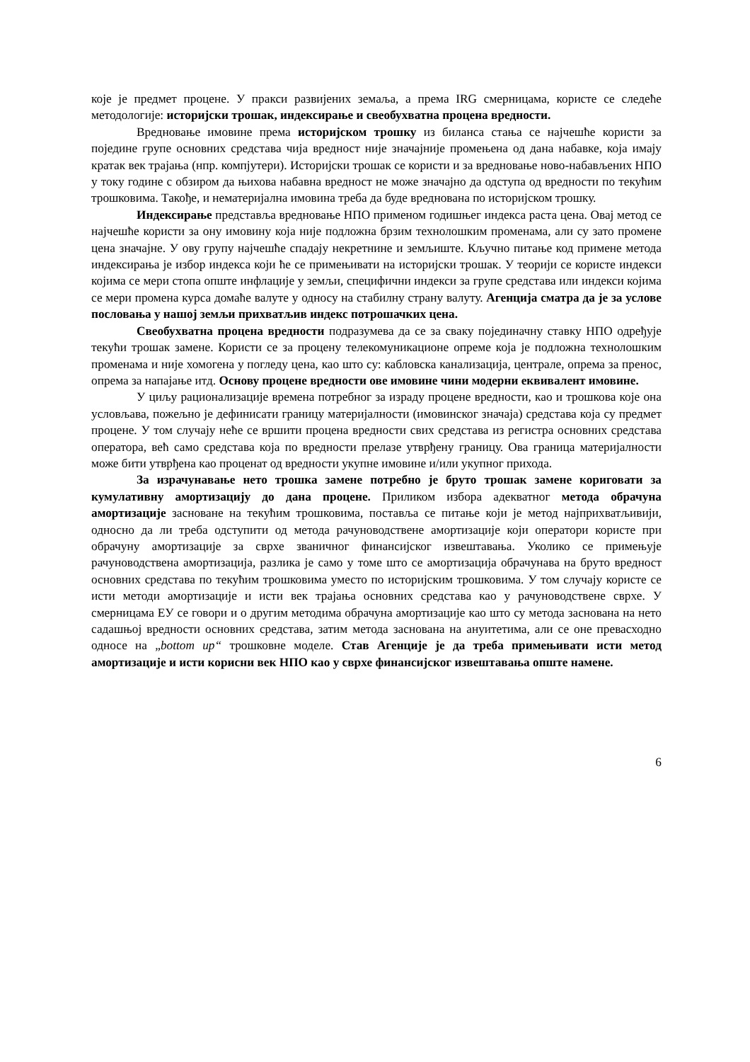које је предмет процене. У пракси развијених земаља, а према IRG смерницама, користе се следеће методологије: историјски трошак, индексирање и свеобухватна процена вредности.
Вредновање имовине према историјском трошку из биланса стања се најчешће користи за поједине групе основних средстава чија вредност није значајније промењена од дана набавке, која имају кратак век трајања (нпр. компјутери). Историјски трошак се користи и за вредновање ново-набављених НПО у току године с обзиром да њихова набавна вредност не може значајно да одступа од вредности по текућим трошковима. Такође, и нематеријална имовина треба да буде вреднована по историјском трошку.
Индексирање представља вредновање НПО применом годишњег индекса раста цена. Овај метод се најчешће користи за ону имовину која није подложна брзим технолошким променама, али су зато промене цена значајне. У ову групу најчешће спадају некретнине и земљиште. Кључно питање код примене метода индексирања је избор индекса који ће се примењивати на историјски трошак. У теорији се користе индекси којима се мери стопа опште инфлације у земљи, специфични индекси за групе средстава или индекси којима се мери промена курса домаће валуте у односу на стабилну страну валуту. Агенција сматра да је за услове пословања у нашој земљи прихватљив индекс потрошачких цена.
Свеобухватна процена вредности подразумева да се за сваку појединачну ставку НПО одређује текући трошак замене. Користи се за процену телекомуникационе опреме која је подложна технолошким променама и није хомогена у погледу цена, као што су: кабловска канализација, централе, опрема за пренос, опрема за напајање итд. Основу процене вредности ове имовине чини модерни еквивалент имовине.
У циљу рационализације времена потребног за израду процене вредности, као и трошкова које она условљава, пожељно је дефинисати границу материјалности (имовинског значаја) средстава која су предмет процене. У том случају неће се вршити процена вредности свих средстава из регистра основних средстава оператора, већ само средстава која по вредности прелазе утврђену границу. Ова граница материјалности може бити утврђена као проценат од вредности укупне имовине и/или укупног прихода.
За израчунавање нето трошка замене потребно је бруто трошак замене кориговати за кумулативну амортизацију до дана процене. Приликом избора адекватног метода обрачуна амортизације засноване на текућим трошковима, поставља се питање који је метод најприхватљивији, односно да ли треба одступити од метода рачуноводствене амортизације који оператори користе при обрачуну амортизације за сврхе званичног финансијског извештавања. Уколико се примењује рачуноводствена амортизација, разлика је само у томе што се амортизација обрачунава на бруто вредност основних средстава по текућим трошковима уместо по историјским трошковима. У том случају користе се исти методи амортизације и исти век трајања основних средстава као у рачуноводствене сврхе. У смерницама ЕУ се говори и о другим методима обрачуна амортизације као што су метода заснована на нето садашњој вредности основних средстава, затим метода заснована на ануитетима, али се оне превасходно односе на „bottom up“ трошковне моделе. Став Агенције је да треба примењивати исти метод амортизације и исти корисни век НПО као у сврхе финансијског извештавања опште намене.
6